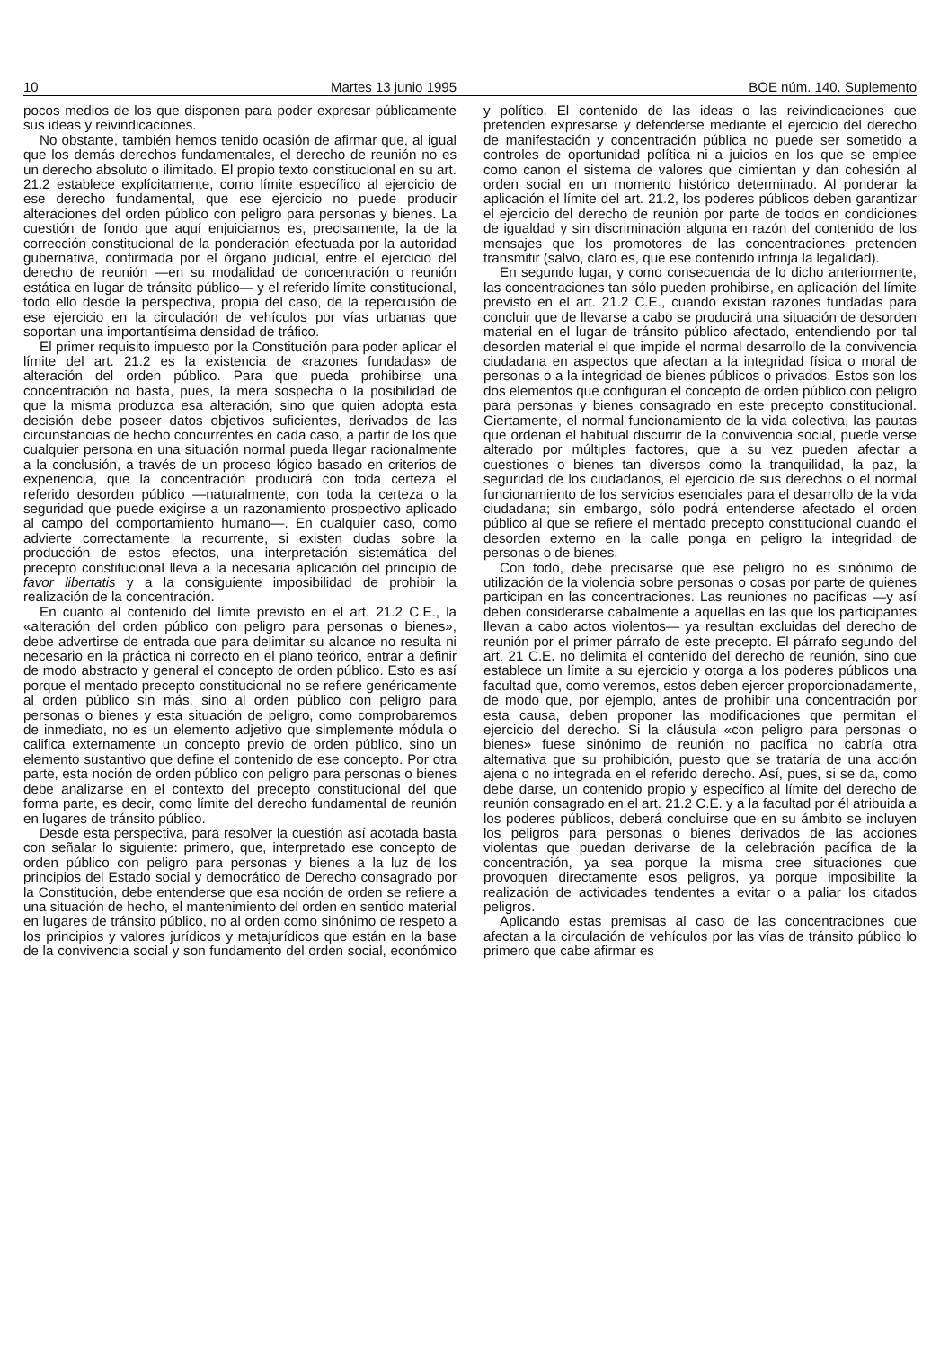10 Martes 13 junio 1995 BOE núm. 140. Suplemento
pocos medios de los que disponen para poder expresar públicamente sus ideas y reivindicaciones.
No obstante, también hemos tenido ocasión de afirmar que, al igual que los demás derechos fundamentales, el derecho de reunión no es un derecho absoluto o ilimitado. El propio texto constitucional en su art. 21.2 establece explícitamente, como límite específico al ejercicio de ese derecho fundamental, que ese ejercicio no puede producir alteraciones del orden público con peligro para personas y bienes. La cuestión de fondo que aquí enjuiciamos es, precisamente, la de la corrección constitucional de la ponderación efectuada por la autoridad gubernativa, confirmada por el órgano judicial, entre el ejercicio del derecho de reunión —en su modalidad de concentración o reunión estática en lugar de tránsito público— y el referido límite constitucional, todo ello desde la perspectiva, propia del caso, de la repercusión de ese ejercicio en la circulación de vehículos por vías urbanas que soportan una importantísima densidad de tráfico.
El primer requisito impuesto por la Constitución para poder aplicar el límite del art. 21.2 es la existencia de «razones fundadas» de alteración del orden público. Para que pueda prohibirse una concentración no basta, pues, la mera sospecha o la posibilidad de que la misma produzca esa alteración, sino que quien adopta esta decisión debe poseer datos objetivos suficientes, derivados de las circunstancias de hecho concurrentes en cada caso, a partir de los que cualquier persona en una situación normal pueda llegar racionalmente a la conclusión, a través de un proceso lógico basado en criterios de experiencia, que la concentración producirá con toda certeza el referido desorden público —naturalmente, con toda la certeza o la seguridad que puede exigirse a un razonamiento prospectivo aplicado al campo del comportamiento humano—. En cualquier caso, como advierte correctamente la recurrente, si existen dudas sobre la producción de estos efectos, una interpretación sistemática del precepto constitucional lleva a la necesaria aplicación del principio de favor libertatis y a la consiguiente imposibilidad de prohibir la realización de la concentración.
En cuanto al contenido del límite previsto en el art. 21.2 C.E., la «alteración del orden público con peligro para personas o bienes», debe advertirse de entrada que para delimitar su alcance no resulta ni necesario en la práctica ni correcto en el plano teórico, entrar a definir de modo abstracto y general el concepto de orden público. Esto es así porque el mentado precepto constitucional no se refiere genéricamente al orden público sin más, sino al orden público con peligro para personas o bienes y esta situación de peligro, como comprobaremos de inmediato, no es un elemento adjetivo que simplemente módula o califica externamente un concepto previo de orden público, sino un elemento sustantivo que define el contenido de ese concepto. Por otra parte, esta noción de orden público con peligro para personas o bienes debe analizarse en el contexto del precepto constitucional del que forma parte, es decir, como límite del derecho fundamental de reunión en lugares de tránsito público.
Desde esta perspectiva, para resolver la cuestión así acotada basta con señalar lo siguiente: primero, que, interpretado ese concepto de orden público con peligro para personas y bienes a la luz de los principios del Estado social y democrático de Derecho consagrado por la Constitución, debe entenderse que esa noción de orden se refiere a una situación de hecho, el mantenimiento del orden en sentido material en lugares de tránsito público, no al orden como sinónimo de respeto a los principios y valores jurídicos y metajurídicos que están en la base de la convivencia social y son fundamento del orden social, económico y político. El contenido de las ideas o las reivindicaciones que pretenden expresarse y defenderse mediante el ejercicio del derecho de manifestación y concentración pública no puede ser sometido a controles de oportunidad política ni a juicios en los que se emplee como canon el sistema de valores que cimientan y dan cohesión al orden social en un momento histórico determinado. Al ponderar la aplicación el límite del art. 21.2, los poderes públicos deben garantizar el ejercicio del derecho de reunión por parte de todos en condiciones de igualdad y sin discriminación alguna en razón del contenido de los mensajes que los promotores de las concentraciones pretenden transmitir (salvo, claro es, que ese contenido infrinja la legalidad).
En segundo lugar, y como consecuencia de lo dicho anteriormente, las concentraciones tan sólo pueden prohibirse, en aplicación del límite previsto en el art. 21.2 C.E., cuando existan razones fundadas para concluir que de llevarse a cabo se producirá una situación de desorden material en el lugar de tránsito público afectado, entendiendo por tal desorden material el que impide el normal desarrollo de la convivencia ciudadana en aspectos que afectan a la integridad física o moral de personas o a la integridad de bienes públicos o privados. Estos son los dos elementos que configuran el concepto de orden público con peligro para personas y bienes consagrado en este precepto constitucional. Ciertamente, el normal funcionamiento de la vida colectiva, las pautas que ordenan el habitual discurrir de la convivencia social, puede verse alterado por múltiples factores, que a su vez pueden afectar a cuestiones o bienes tan diversos como la tranquilidad, la paz, la seguridad de los ciudadanos, el ejercicio de sus derechos o el normal funcionamiento de los servicios esenciales para el desarrollo de la vida ciudadana; sin embargo, sólo podrá entenderse afectado el orden público al que se refiere el mentado precepto constitucional cuando el desorden externo en la calle ponga en peligro la integridad de personas o de bienes.
Con todo, debe precisarse que ese peligro no es sinónimo de utilización de la violencia sobre personas o cosas por parte de quienes participan en las concentraciones. Las reuniones no pacíficas —y así deben considerarse cabalmente a aquellas en las que los participantes llevan a cabo actos violentos— ya resultan excluidas del derecho de reunión por el primer párrafo de este precepto. El párrafo segundo del art. 21 C.E. no delimita el contenido del derecho de reunión, sino que establece un límite a su ejercicio y otorga a los poderes públicos una facultad que, como veremos, estos deben ejercer proporcionadamente, de modo que, por ejemplo, antes de prohibir una concentración por esta causa, deben proponer las modificaciones que permitan el ejercicio del derecho. Si la cláusula «con peligro para personas o bienes» fuese sinónimo de reunión no pacífica no cabría otra alternativa que su prohibición, puesto que se trataría de una acción ajena o no integrada en el referido derecho. Así, pues, si se da, como debe darse, un contenido propio y específico al límite del derecho de reunión consagrado en el art. 21.2 C.E. y a la facultad por él atribuida a los poderes públicos, deberá concluirse que en su ámbito se incluyen los peligros para personas o bienes derivados de las acciones violentas que puedan derivarse de la celebración pacífica de la concentración, ya sea porque la misma cree situaciones que provoquen directamente esos peligros, ya porque imposibilite la realización de actividades tendentes a evitar o a paliar los citados peligros.
Aplicando estas premisas al caso de las concentraciones que afectan a la circulación de vehículos por las vías de tránsito público lo primero que cabe afirmar es